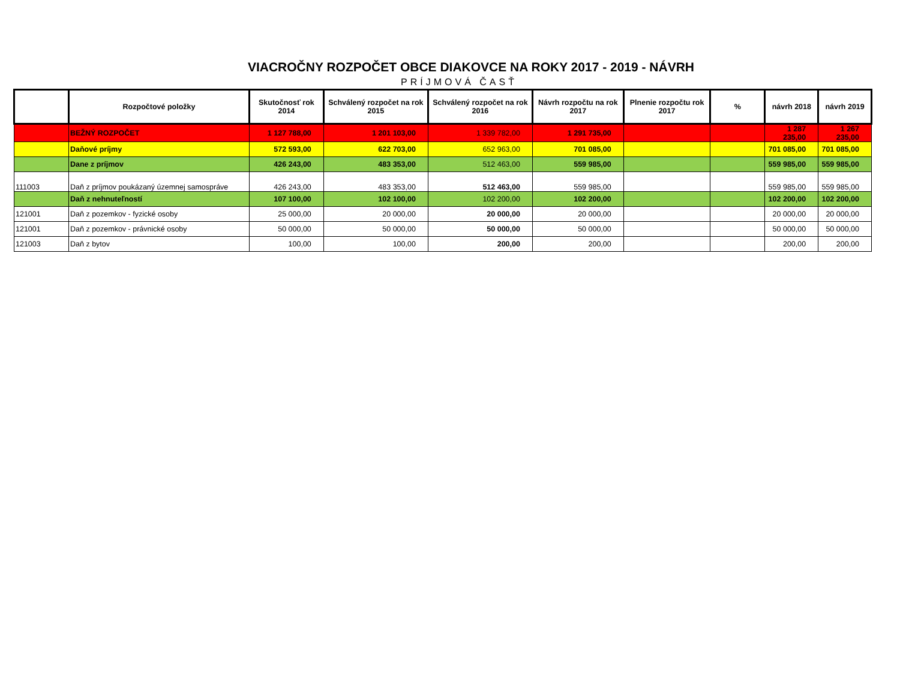VIACROČNY ROZPOČET OBCE DIAKOVCE NA ROKY 2017 - 2019 - NÁVRH
PRÍJMOVÁ ČASŤ
| | Rozpočtové položky | Skutočnosť rok 2014 | Schválený rozpočet na rok 2015 | Schválený rozpočet na rok 2016 | Návrh rozpočtu na rok 2017 | Plnenie rozpočtu rok 2017 | % | návrh 2018 | návrh 2019 |
| --- | --- | --- | --- | --- | --- | --- | --- | --- | --- |
| | BEŽNÝ ROZPOČET | 1 127 788,00 | 1 201 103,00 | 1 339 782,00 | 1 291 735,00 | | | 1 287 235,00 | 1 267 235,00 |
| | Daňové príjmy | 572 593,00 | 622 703,00 | 652 963,00 | 701 085,00 | | | 701 085,00 | 701 085,00 |
| | Dane z príjmov | 426 243,00 | 483 353,00 | 512 463,00 | 559 985,00 | | | 559 985,00 | 559 985,00 |
| 111003 | Daň z príjmov poukázaný územnej samospráve | 426 243,00 | 483 353,00 | 512 463,00 | 559 985,00 | | | 559 985,00 | 559 985,00 |
| | Daň z nehnuteľností | 107 100,00 | 102 100,00 | 102 200,00 | 102 200,00 | | | 102 200,00 | 102 200,00 |
| 121001 | Daň z pozemkov - fyzické osoby | 25 000,00 | 20 000,00 | 20 000,00 | 20 000,00 | | | 20 000,00 | 20 000,00 |
| 121001 | Daň z pozemkov - právnické osoby | 50 000,00 | 50 000,00 | 50 000,00 | 50 000,00 | | | 50 000,00 | 50 000,00 |
| 121003 | Daň z bytov | 100,00 | 100,00 | 200,00 | 200,00 | | | 200,00 | 200,00 |